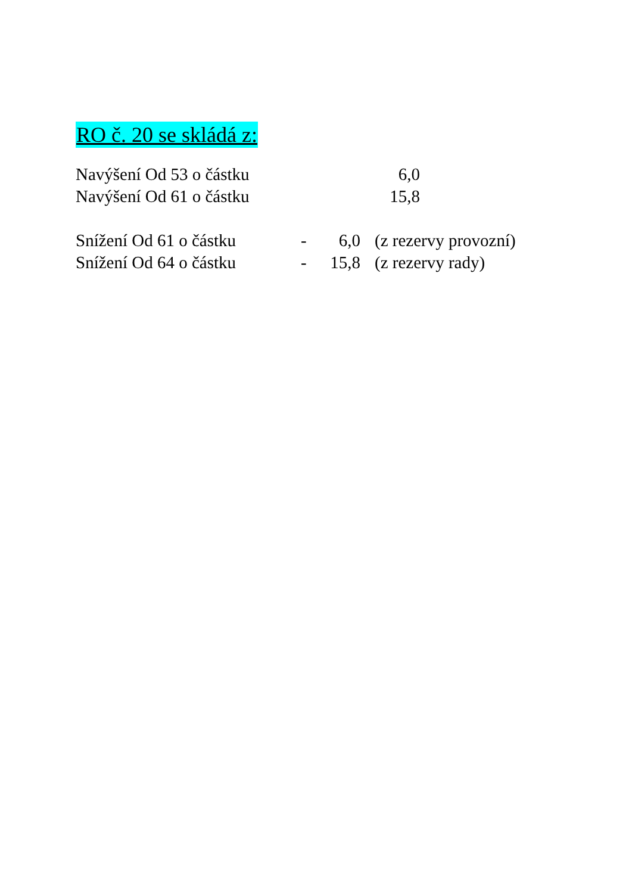RO č. 20 se skládá z:
Navýšení Od 53 o částku 6,0
Navýšení Od 61 o částku 15,8
Snížení Od 61 o částku - 6,0 (z rezervy provozní)
Snížení Od 64 o částku - 15,8 (z rezervy rady)